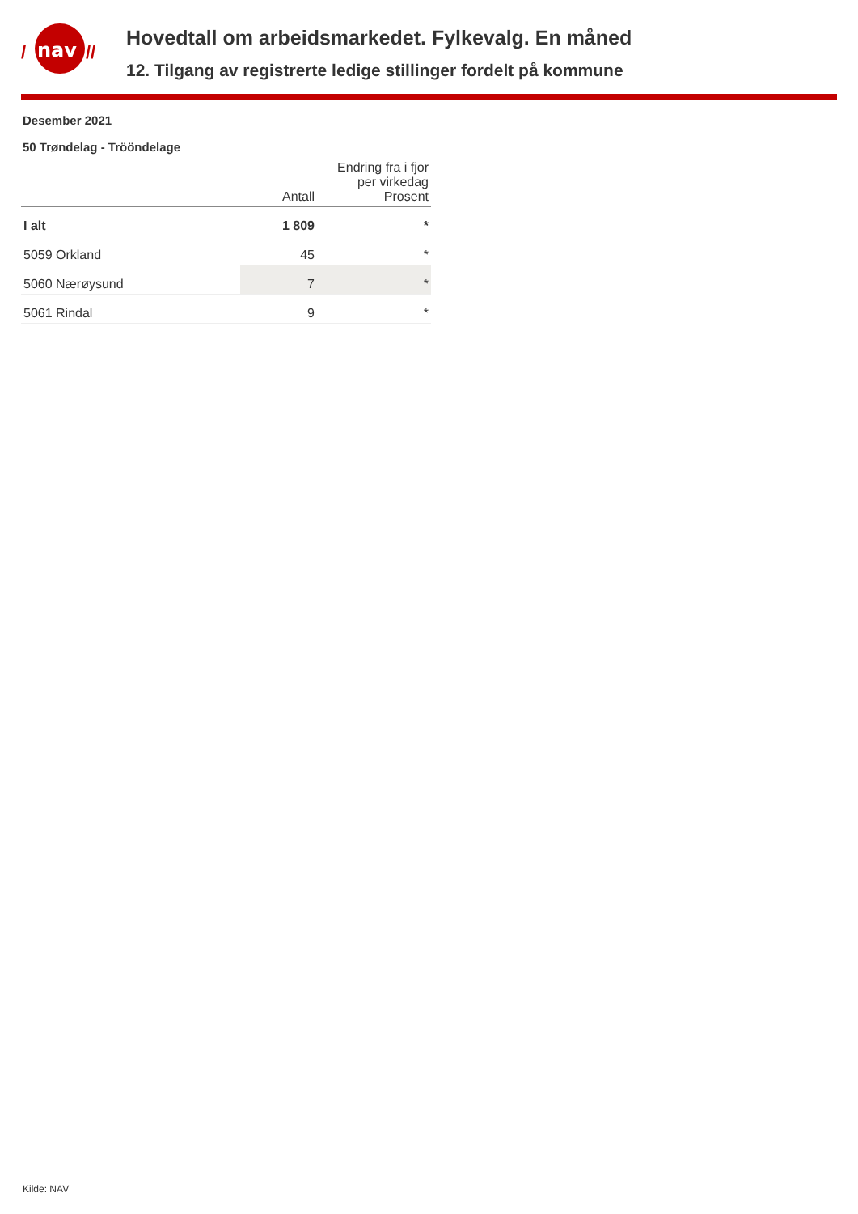nav
/
//
Hovedtall om arbeidsmarkedet. Fylkevalg. En måned
12. Tilgang av registrerte ledige stillinger fordelt på kommune
Desember 2021
50 Trøndelag - Trööndelage
| | Antall | Endring fra i fjor per virkedag Prosent |
| --- | --- | --- |
| I alt | 1 809 | * |
| 5059 Orkland | 45 | * |
| 5060 Nærøysund | 7 | * |
| 5061 Rindal | 9 | * |
Kilde: NAV